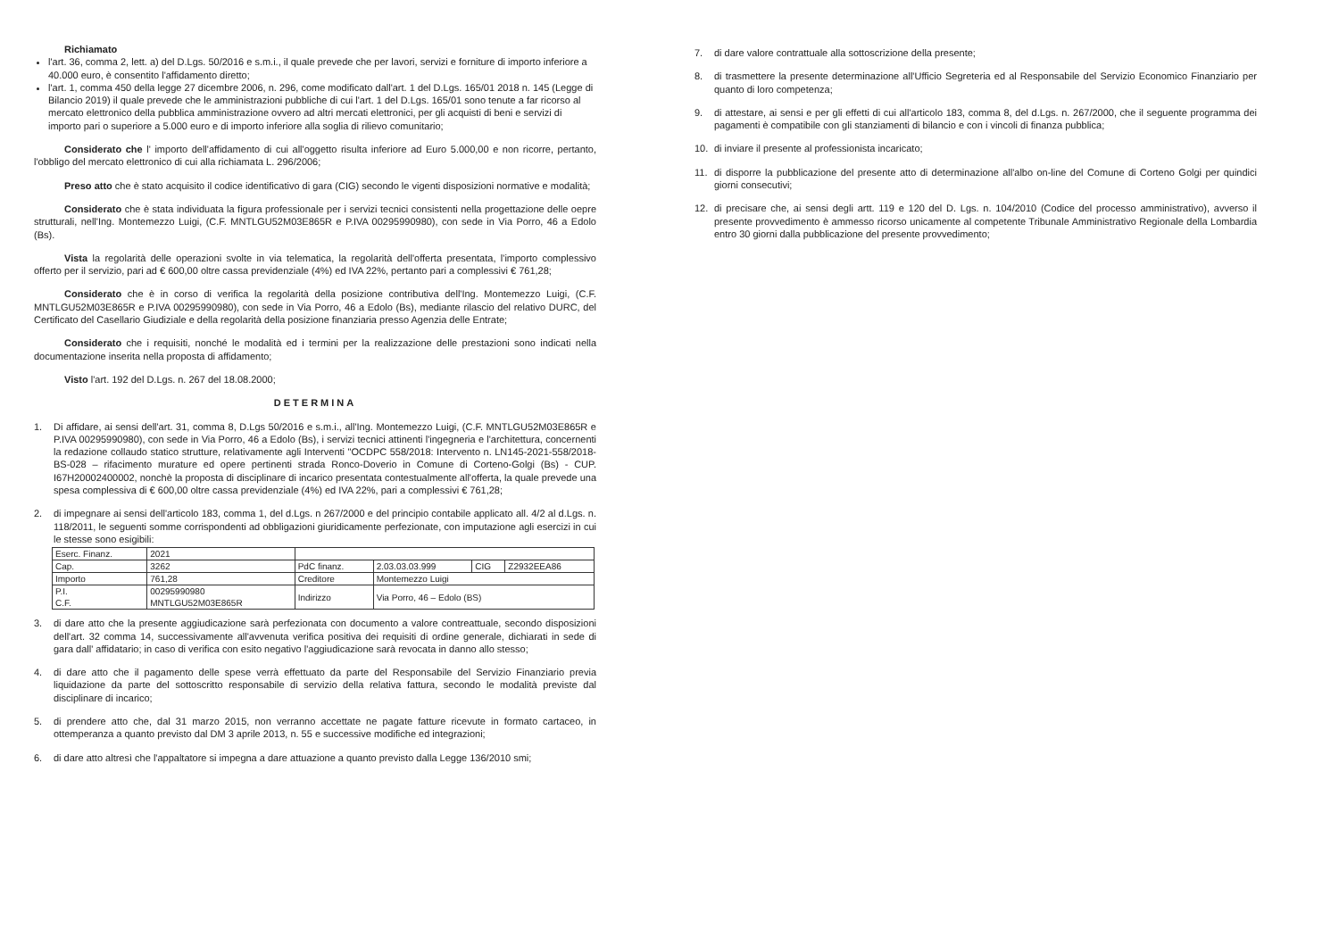Richiamato
l'art. 36, comma 2, lett. a) del D.Lgs. 50/2016 e s.m.i., il quale prevede che per lavori, servizi e forniture di importo inferiore a 40.000 euro, è consentito l'affidamento diretto;
l'art. 1, comma 450 della legge 27 dicembre 2006, n. 296, come modificato dall'art. 1 del D.Lgs. 165/01 2018 n. 145 (Legge di Bilancio 2019) il quale prevede che le amministrazioni pubbliche di cui l'art. 1 del D.Lgs. 165/01 sono tenute a far ricorso al mercato elettronico della pubblica amministrazione ovvero ad altri mercati elettronici, per gli acquisti di beni e servizi di importo pari o superiore a 5.000 euro e di importo inferiore alla soglia di rilievo comunitario;
Considerato che l' importo dell'affidamento di cui all'oggetto risulta inferiore ad Euro 5.000,00 e non ricorre, pertanto, l'obbligo del mercato elettronico di cui alla richiamata L. 296/2006;
Preso atto che è stato acquisito il codice identificativo di gara (CIG) secondo le vigenti disposizioni normative e modalità;
Considerato che è stata individuata la figura professionale per i servizi tecnici consistenti nella progettazione delle oepre strutturali, nell'Ing. Montemezzo Luigi, (C.F. MNTLGU52M03E865R e P.IVA 00295990980), con sede in Via Porro, 46 a Edolo (Bs).
Vista la regolarità delle operazioni svolte in via telematica, la regolarità dell'offerta presentata, l'importo complessivo offerto per il servizio, pari ad € 600,00 oltre cassa previdenziale (4%) ed IVA 22%, pertanto pari a complessivi € 761,28;
Considerato che è in corso di verifica la regolarità della posizione contributiva dell'Ing. Montemezzo Luigi, (C.F. MNTLGU52M03E865R e P.IVA 00295990980), con sede in Via Porro, 46 a Edolo (Bs), mediante rilascio del relativo DURC, del Certificato del Casellario Giudiziale e della regolarità della posizione finanziaria presso Agenzia delle Entrate;
Considerato che i requisiti, nonché le modalità ed i termini per la realizzazione delle prestazioni sono indicati nella documentazione inserita nella proposta di affidamento;
Visto l'art. 192 del D.Lgs. n. 267 del 18.08.2000;
DETERMINA
1. Di affidare, ai sensi dell'art. 31, comma 8, D.Lgs 50/2016 e s.m.i., all'Ing. Montemezzo Luigi, (C.F. MNTLGU52M03E865R e P.IVA 00295990980), con sede in Via Porro, 46 a Edolo (Bs), i servizi tecnici attinenti l'ingegneria e l'architettura, concernenti la redazione collaudo statico strutture, relativamente agli Interventi "OCDPC 558/2018: Intervento n. LN145-2021-558/2018-BS-028 – rifacimento murature ed opere pertinenti strada Ronco-Doverio in Comune di Corteno-Golgi (Bs) - CUP. I67H20002400002, nonchè la proposta di disciplinare di incarico presentata contestualmente all'offerta, la quale prevede una spesa complessiva di € 600,00 oltre cassa previdenziale (4%) ed IVA 22%, pari a complessivi € 761,28;
2. di impegnare ai sensi dell'articolo 183, comma 1, del d.Lgs. n 267/2000 e del principio contabile applicato all. 4/2 al d.Lgs. n. 118/2011, le seguenti somme corrispondenti ad obbligazioni giuridicamente perfezionate, con imputazione agli esercizi in cui le stesse sono esigibili:
| Eserc. Finanz. | 2021 | | | | |
| Cap. | 3262 | PdC finanz. | 2.03.03.03.999 | CIG | Z2932EEA86 |
| Importo | 761,28 | Creditore | Montemezzo Luigi | | |
| P.I. C.F. | 00295990980 MNTLGU52M03E865R | Indirizzo | Via Porro, 46 – Edolo (BS) | | |
3. di dare atto che la presente aggiudicazione sarà perfezionata con documento a valore contreattuale, secondo disposizioni dell'art. 32 comma 14, successivamente all'avvenuta verifica positiva dei requisiti di ordine generale, dichiarati in sede di gara dall' affidatario; in caso di verifica con esito negativo l'aggiudicazione sarà revocata in danno allo stesso;
4. di dare atto che il pagamento delle spese verrà effettuato da parte del Responsabile del Servizio Finanziario previa liquidazione da parte del sottoscritto responsabile di servizio della relativa fattura, secondo le modalità previste dal disciplinare di incarico;
5. di prendere atto che, dal 31 marzo 2015, non verranno accettate ne pagate fatture ricevute in formato cartaceo, in ottemperanza a quanto previsto dal DM 3 aprile 2013, n. 55 e successive modifiche ed integrazioni;
6. di dare atto altresì che l'appaltatore si impegna a dare attuazione a quanto previsto dalla Legge 136/2010 smi;
7. di dare valore contrattuale alla sottoscrizione della presente;
8. di trasmettere la presente determinazione all'Ufficio Segreteria ed al Responsabile del Servizio Economico Finanziario per quanto di loro competenza;
9. di attestare, ai sensi e per gli effetti di cui all'articolo 183, comma 8, del d.Lgs. n. 267/2000, che il seguente programma dei pagamenti è compatibile con gli stanziamenti di bilancio e con i vincoli di finanza pubblica;
10. di inviare il presente al professionista incaricato;
11. di disporre la pubblicazione del presente atto di determinazione all'albo on-line del Comune di Corteno Golgi per quindici giorni consecutivi;
12. di precisare che, ai sensi degli artt. 119 e 120 del D. Lgs. n. 104/2010 (Codice del processo amministrativo), avverso il presente provvedimento è ammesso ricorso unicamente al competente Tribunale Amministrativo Regionale della Lombardia entro 30 giorni dalla pubblicazione del presente provvedimento;